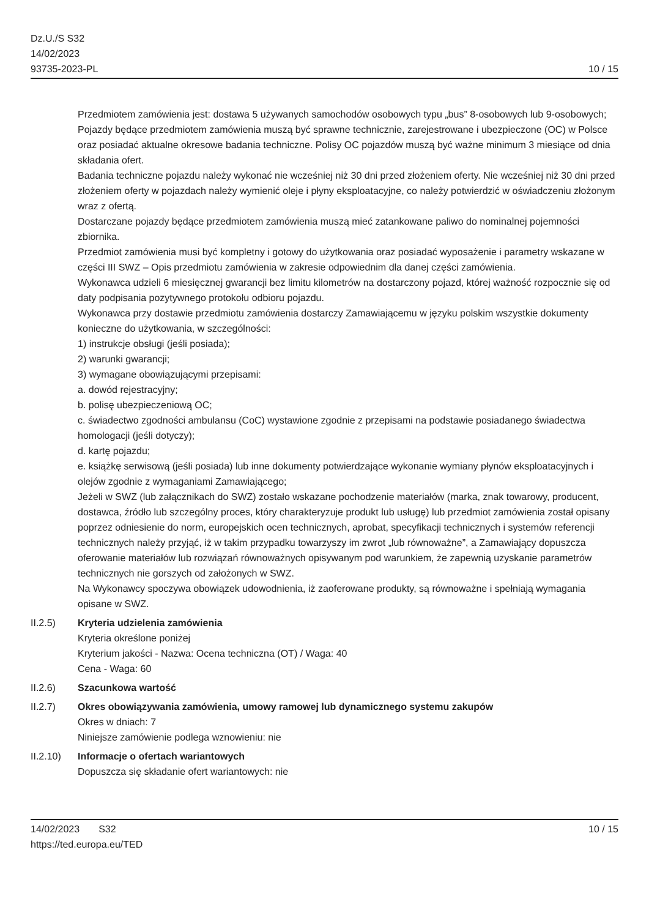Dz.U./S S32
14/02/2023
93735-2023-PL
10 / 15
Przedmiotem zamówienia jest: dostawa 5 używanych samochodów osobowych typu „bus” 8-osobowych lub 9-osobowych;
Pojazdy będące przedmiotem zamówienia muszą być sprawne technicznie, zarejestrowane i ubezpieczone (OC) w Polsce oraz posiadać aktualne okresowe badania techniczne. Polisy OC pojazdów muszą być ważne minimum 3 miesiące od dnia składania ofert.
Badania techniczne pojazdu należy wykonać nie wcześniej niż 30 dni przed złożeniem oferty. Nie wcześniej niż 30 dni przed złożeniem oferty w pojazdach należy wymienić oleje i płyny eksploatacyjne, co należy potwierdzić w oświadczeniu złożonym wraz z ofertą.
Dostarczane pojazdy będące przedmiotem zamówienia muszą mieć zatankowane paliwo do nominalnej pojemności zbiornika.
Przedmiot zamówienia musi być kompletny i gotowy do użytkowania oraz posiadać wyposażenie i parametry wskazane w części III SWZ – Opis przedmiotu zamówienia w zakresie odpowiednim dla danej części zamówienia.
Wykonawca udzieli 6 miesięcznej gwarancji bez limitu kilometrów na dostarczony pojazd, której ważność rozpocznie się od daty podpisania pozytywnego protokołu odbioru pojazdu.
Wykonawca przy dostawie przedmiotu zamówienia dostarczy Zamawiającemu w języku polskim wszystkie dokumenty konieczne do użytkowania, w szczególności:
1) instrukcje obsługi (jeśli posiada);
2) warunki gwarancji;
3) wymagane obowiązującymi przepisami:
a. dowód rejestracyjny;
b. polisę ubezpieczeniową OC;
c. świadectwo zgodności ambulansu (CoC) wystawione zgodnie z przepisami na podstawie posiadanego świadectwa homologacji (jeśli dotyczy);
d. kartę pojazdu;
e. książkę serwisową (jeśli posiada) lub inne dokumenty potwierdzające wykonanie wymiany płynów eksploatacyjnych i olejów zgodnie z wymaganiami Zamawiającego;
Jeżeli w SWZ (lub załącznikach do SWZ) zostało wskazane pochodzenie materiałów (marka, znak towarowy, producent, dostawca, źródło lub szczególny proces, który charakteryzuje produkt lub usługę) lub przedmiot zamówienia został opisany poprzez odniesienie do norm, europejskich ocen technicznych, aprobat, specyfikacji technicznych i systemów referencji technicznych należy przyjąć, iż w takim przypadku towarzyszy im zwrot „lub równoważne”, a Zamawiający dopuszcza oferowanie materiałów lub rozwiązań równoważnych opisywanym pod warunkiem, że zapewnią uzyskanie parametrów technicznych nie gorszych od założonych w SWZ.
Na Wykonawcy spoczywa obowiązek udowodnienia, iż zaoferowane produkty, są równoważne i spełniają wymagania opisane w SWZ.
II.2.5) Kryteria udzielenia zamówienia
Kryteria określone poniżej
Kryterium jakości - Nazwa: Ocena techniczna (OT) / Waga: 40
Cena - Waga: 60
II.2.6) Szacunkowa wartość
II.2.7) Okres obowiązywania zamówienia, umowy ramowej lub dynamicznego systemu zakupów
Okres w dniach: 7
Niniejsze zamówienie podlega wznowieniu: nie
II.2.10) Informacje o ofertach wariantowych
Dopuszcza się składanie ofert wariantowych: nie
14/02/2023 S32
https://ted.europa.eu/TED
10 / 15